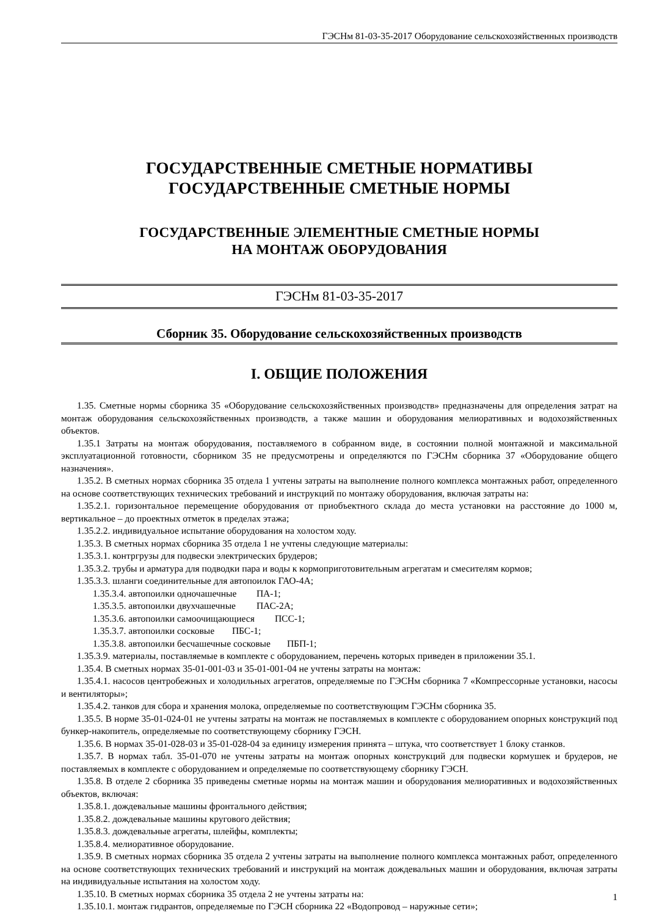ГЭСНм 81-03-35-2017 Оборудование сельскохозяйственных производств
ГОСУДАРСТВЕННЫЕ СМЕТНЫЕ НОРМАТИВЫ
ГОСУДАРСТВЕННЫЕ СМЕТНЫЕ НОРМЫ
ГОСУДАРСТВЕННЫЕ ЭЛЕМЕНТНЫЕ СМЕТНЫЕ НОРМЫ
НА МОНТАЖ ОБОРУДОВАНИЯ
ГЭСНм 81-03-35-2017
Сборник 35. Оборудование сельскохозяйственных производств
I. ОБЩИЕ ПОЛОЖЕНИЯ
1.35. Сметные нормы сборника 35 «Оборудование сельскохозяйственных производств» предназначены для определения затрат на монтаж оборудования сельскохозяйственных производств, а также машин и оборудования мелиоративных и водохозяйственных объектов.
1.35.1 Затраты на монтаж оборудования, поставляемого в собранном виде, в состоянии полной монтажной и максимальной эксплуатационной готовности, сборником 35 не предусмотрены и определяются по ГЭСНм сборника 37 «Оборудование общего назначения».
1.35.2. В сметных нормах сборника 35 отдела 1 учтены затраты на выполнение полного комплекса монтажных работ, определенного на основе соответствующих технических требований и инструкций по монтажу оборудования, включая затраты на:
1.35.2.1. горизонтальное перемещение оборудования от приобъектного склада до места установки на расстояние до 1000 м, вертикальное – до проектных отметок в пределах этажа;
1.35.2.2. индивидуальное испытание оборудования на холостом ходу.
1.35.3. В сметных нормах сборника 35 отдела 1 не учтены следующие материалы:
1.35.3.1. контргрузы для подвески электрических брудеров;
1.35.3.2. трубы и арматура для подводки пара и воды к кормоприготовительным агрегатам и смесителям кормов;
1.35.3.3. шланги соединительные для автопоилок ГАО-4А;
1.35.3.4. автопоилки одночашечные ПА-1;
1.35.3.5. автопоилки двухчашечные ПАС-2А;
1.35.3.6. автопоилки самоочищающиеся ПСС-1;
1.35.3.7. автопоилки сосковые ПБС-1;
1.35.3.8. автопоилки бесчашечные сосковые ПБП-1;
1.35.3.9. материалы, поставляемые в комплекте с оборудованием, перечень которых приведен в приложении 35.1.
1.35.4. В сметных нормах 35-01-001-03 и 35-01-001-04 не учтены затраты на монтаж:
1.35.4.1. насосов центробежных и холодильных агрегатов, определяемые по ГЭСНм сборника 7 «Компрессорные установки, насосы и вентиляторы»;
1.35.4.2. танков для сбора и хранения молока, определяемые по соответствующим ГЭСНм сборника 35.
1.35.5. В норме 35-01-024-01 не учтены затраты на монтаж не поставляемых в комплекте с оборудованием опорных конструкций под бункер-накопитель, определяемые по соответствующему сборнику ГЭСН.
1.35.6. В нормах 35-01-028-03 и 35-01-028-04 за единицу измерения принята – штука, что соответствует 1 блоку станков.
1.35.7. В нормах табл. 35-01-070 не учтены затраты на монтаж опорных конструкций для подвески кормушек и брудеров, не поставляемых в комплекте с оборудованием и определяемые по соответствующему сборнику ГЭСН.
1.35.8. В отделе 2 сборника 35 приведены сметные нормы на монтаж машин и оборудования мелиоративных и водохозяйственных объектов, включая:
1.35.8.1. дождевальные машины фронтального действия;
1.35.8.2. дождевальные машины кругового действия;
1.35.8.3. дождевальные агрегаты, шлейфы, комплекты;
1.35.8.4. мелиоративное оборудование.
1.35.9. В сметных нормах сборника 35 отдела 2 учтены затраты на выполнение полного комплекса монтажных работ, определенного на основе соответствующих технических требований и инструкций на монтаж дождевальных машин и оборудования, включая затраты на индивидуальные испытания на холостом ходу.
1.35.10. В сметных нормах сборника 35 отдела 2 не учтены затраты на:
1.35.10.1. монтаж гидрантов, определяемые по ГЭСН сборника 22 «Водопровод – наружные сети»;
1